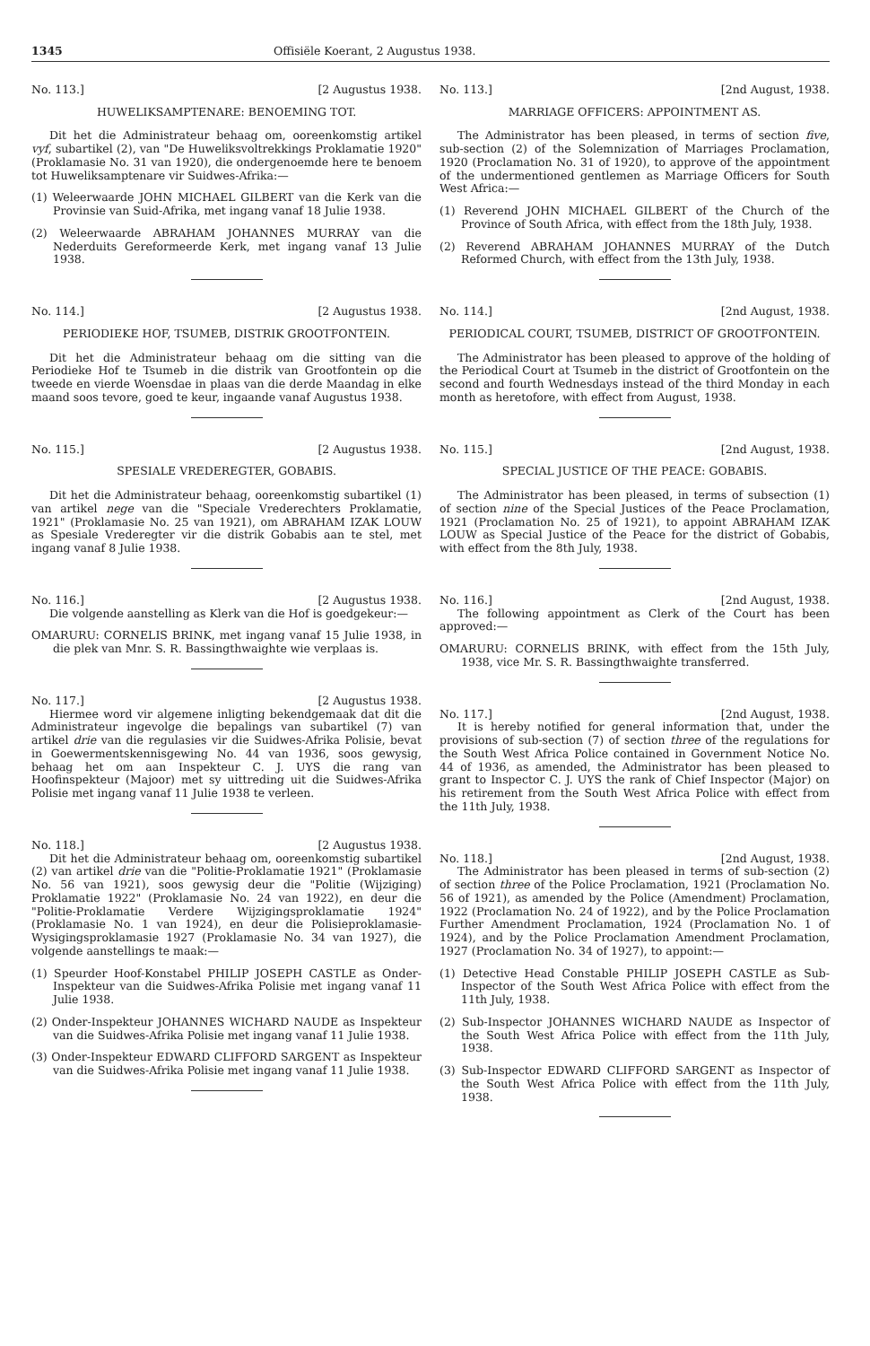1345 Offisiële Koerant, 2 Augustus 1938.
No. 113.] [2 Augustus 1938.
HUWELIKSAMPTENARE: BENOEMING TOT.
Dit het die Administrateur behaag om, ooreenkomstig artikel vyf, subartikel (2), van "De Huweliksvoltrekkings Proklamatie 1920" (Proklamasie No. 31 van 1920), die ondergenoemde here te benoem tot Huweliksamptenare vir Suidwes-Afrika:—
(1) Weleerwaarde JOHN MICHAEL GILBERT van die Kerk van die Provinsie van Suid-Afrika, met ingang vanaf 18 Julie 1938.
(2) Weleerwaarde ABRAHAM JOHANNES MURRAY van die Nederduits Gereformeerde Kerk, met ingang vanaf 13 Julie 1938.
No. 114.] [2 Augustus 1938.
PERIODIEKE HOF, TSUMEB, DISTRIK GROOTFONTEIN.
Dit het die Administrateur behaag om die sitting van die Periodieke Hof te Tsumeb in die distrik van Grootfontein op die tweede en vierde Woensdae in plaas van die derde Maandag in elke maand soos tevore, goed te keur, ingaande vanaf Augustus 1938.
No. 115.] [2 Augustus 1938.
SPESIALE VREDEREGTER, GOBABIS.
Dit het die Administrateur behaag, ooreenkomstig subartikel (1) van artikel nege van die "Speciale Vrederechters Proklamatie, 1921" (Proklamasie No. 25 van 1921), om ABRAHAM IZAK LOUW as Spesiale Vrederegter vir die distrik Gobabis aan te stel, met ingang vanaf 8 Julie 1938.
No. 116.] [2 Augustus 1938.
Die volgende aanstelling as Klerk van die Hof is goedgekeur:—
OMARURU: CORNELIS BRINK, met ingang vanaf 15 Julie 1938, in die plek van Mnr. S. R. Bassingthwaighte wie verplaas is.
No. 117.] [2 Augustus 1938.
Hiermee word vir algemene inligting bekendgemaak dat dit die Administrateur ingevolge die bepalings van subartikel (7) van artikel drie van die regulasies vir die Suidwes-Afrika Polisie, bevat in Goewermentskennisgewing No. 44 van 1936, soos gewysig, behaag het om aan Inspekteur C. J. UYS die rang van Hoofinspekteur (Majoor) met sy uittreding uit die Suidwes-Afrika Polisie met ingang vanaf 11 Julie 1938 te verleen.
No. 118.] [2 Augustus 1938.
Dit het die Administrateur behaag om, ooreenkomstig subartikel (2) van artikel drie van die "Politie-Proklamatie 1921" (Proklamasie No. 56 van 1921), soos gewysig deur die "Politie (Wijziging) Proklamatie 1922" (Proklamasie No. 24 van 1922), en deur die "Politie-Proklamatie Verdere Wijzigingsproklamatie 1924" (Proklamasie No. 1 van 1924), en deur die Polisieproklamasie-Wysigingsproklamasie 1927 (Proklamasie No. 34 van 1927), die volgende aanstellings te maak:—
(1) Speurder Hoof-Konstabel PHILIP JOSEPH CASTLE as Onder-Inspekteur van die Suidwes-Afrika Polisie met ingang vanaf 11 Julie 1938.
(2) Onder-Inspekteur JOHANNES WICHARD NAUDE as Inspekteur van die Suidwes-Afrika Polisie met ingang vanaf 11 Julie 1938.
(3) Onder-Inspekteur EDWARD CLIFFORD SARGENT as Inspekteur van die Suidwes-Afrika Polisie met ingang vanaf 11 Julie 1938.
No. 113.] [2nd August, 1938.
MARRIAGE OFFICERS: APPOINTMENT AS.
The Administrator has been pleased, in terms of section five, sub-section (2) of the Solemnization of Marriages Proclamation, 1920 (Proclamation No. 31 of 1920), to approve of the appointment of the undermentioned gentlemen as Marriage Officers for South West Africa:—
(1) Reverend JOHN MICHAEL GILBERT of the Church of the Province of South Africa, with effect from the 18th July, 1938.
(2) Reverend ABRAHAM JOHANNES MURRAY of the Dutch Reformed Church, with effect from the 13th July, 1938.
No. 114.] [2nd August, 1938.
PERIODICAL COURT, TSUMEB, DISTRICT OF GROOTFONTEIN.
The Administrator has been pleased to approve of the holding of the Periodical Court at Tsumeb in the district of Grootfontein on the second and fourth Wednesdays instead of the third Monday in each month as heretofore, with effect from August, 1938.
No. 115.] [2nd August, 1938.
SPECIAL JUSTICE OF THE PEACE: GOBABIS.
The Administrator has been pleased, in terms of subsection (1) of section nine of the Special Justices of the Peace Proclamation, 1921 (Proclamation No. 25 of 1921), to appoint ABRAHAM IZAK LOUW as Special Justice of the Peace for the district of Gobabis, with effect from the 8th July, 1938.
No. 116.] [2nd August, 1938.
The following appointment as Clerk of the Court has been approved:—
OMARURU: CORNELIS BRINK, with effect from the 15th July, 1938, vice Mr. S. R. Bassingthwaighte transferred.
No. 117.] [2nd August, 1938.
It is hereby notified for general information that, under the provisions of sub-section (7) of section three of the regulations for the South West Africa Police contained in Government Notice No. 44 of 1936, as amended, the Administrator has been pleased to grant to Inspector C. J. UYS the rank of Chief Inspector (Major) on his retirement from the South West Africa Police with effect from the 11th July, 1938.
No. 118.] [2nd August, 1938.
The Administrator has been pleased in terms of sub-section (2) of section three of the Police Proclamation, 1921 (Proclamation No. 56 of 1921), as amended by the Police (Amendment) Proclamation, 1922 (Proclamation No. 24 of 1922), and by the Police Proclamation Further Amendment Proclamation, 1924 (Proclamation No. 1 of 1924), and by the Police Proclamation Amendment Proclamation, 1927 (Proclamation No. 34 of 1927), to appoint:—
(1) Detective Head Constable PHILIP JOSEPH CASTLE as Sub-Inspector of the South West Africa Police with effect from the 11th July, 1938.
(2) Sub-Inspector JOHANNES WICHARD NAUDE as Inspector of the South West Africa Police with effect from the 11th July, 1938.
(3) Sub-Inspector EDWARD CLIFFORD SARGENT as Inspector of the South West Africa Police with effect from the 11th July, 1938.